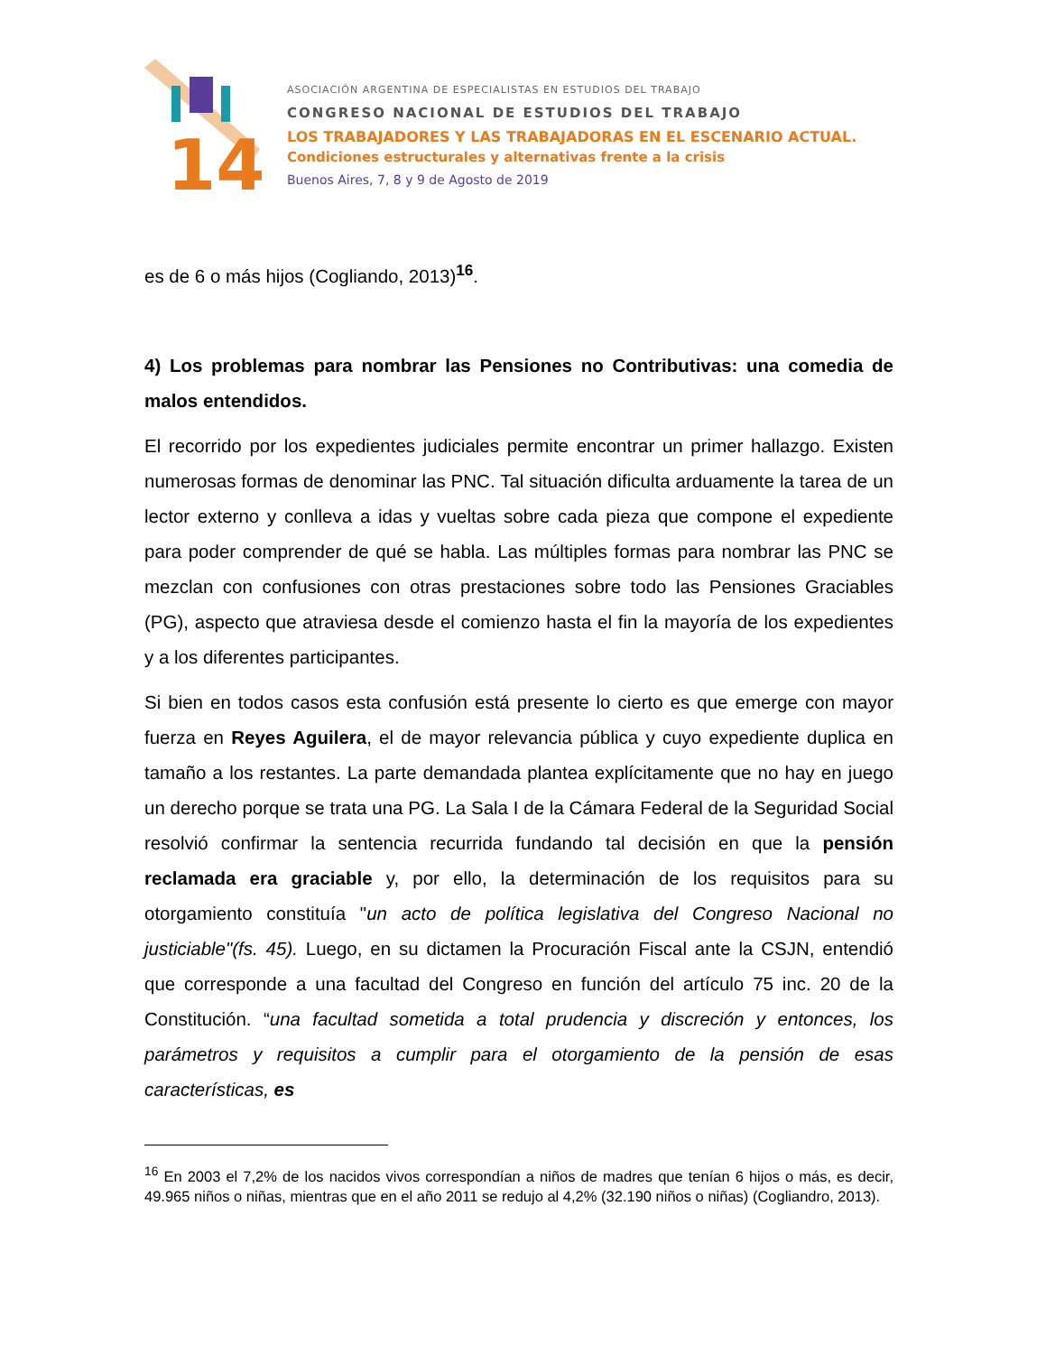14
ASOCIACIÓN ARGENTINA DE ESPECIALISTAS EN ESTUDIOS DEL TRABAJO
CONGRESO NACIONAL DE ESTUDIOS DEL TRABAJO
LOS TRABAJADORES Y LAS TRABAJADORAS EN EL ESCENARIO ACTUAL.
Condiciones estructurales y alternativas frente a la crisis
Buenos Aires, 7, 8 y 9 de Agosto de 2019
es de 6 o más hijos (Cogliando, 2013)<sup>16</sup>.
4) Los problemas para nombrar las Pensiones no Contributivas: una comedia de malos entendidos.
El recorrido por los expedientes judiciales permite encontrar un primer hallazgo. Existen numerosas formas de denominar las PNC. Tal situación dificulta arduamente la tarea de un lector externo y conlleva a idas y vueltas sobre cada pieza que compone el expediente para poder comprender de qué se habla. Las múltiples formas para nombrar las PNC se mezclan con confusiones con otras prestaciones sobre todo las Pensiones Graciables (PG), aspecto que atraviesa desde el comienzo hasta el fin la mayoría de los expedientes y a los diferentes participantes.
Si bien en todos casos esta confusión está presente lo cierto es que emerge con mayor fuerza en Reyes Aguilera, el de mayor relevancia pública y cuyo expediente duplica en tamaño a los restantes. La parte demandada plantea explícitamente que no hay en juego un derecho porque se trata una PG. La Sala I de la Cámara Federal de la Seguridad Social resolvió confirmar la sentencia recurrida fundando tal decisión en que la pensión reclamada era graciable y, por ello, la determinación de los requisitos para su otorgamiento constituía "un acto de política legislativa del Congreso Nacional no justiciable"(fs. 45). Luego, en su dictamen la Procuración Fiscal ante la CSJN, entendió que corresponde a una facultad del Congreso en función del artículo 75 inc. 20 de la Constitución. “una facultad sometida a total prudencia y discreción y entonces, los parámetros y requisitos a cumplir para el otorgamiento de la pensión de esas características, es
<sup>16</sup> En 2003 el 7,2% de los nacidos vivos correspondían a niños de madres que tenían 6 hijos o más, es decir, 49.965 niños o niñas, mientras que en el año 2011 se redujo al 4,2% (32.190 niños o niñas) (Cogliandro, 2013).